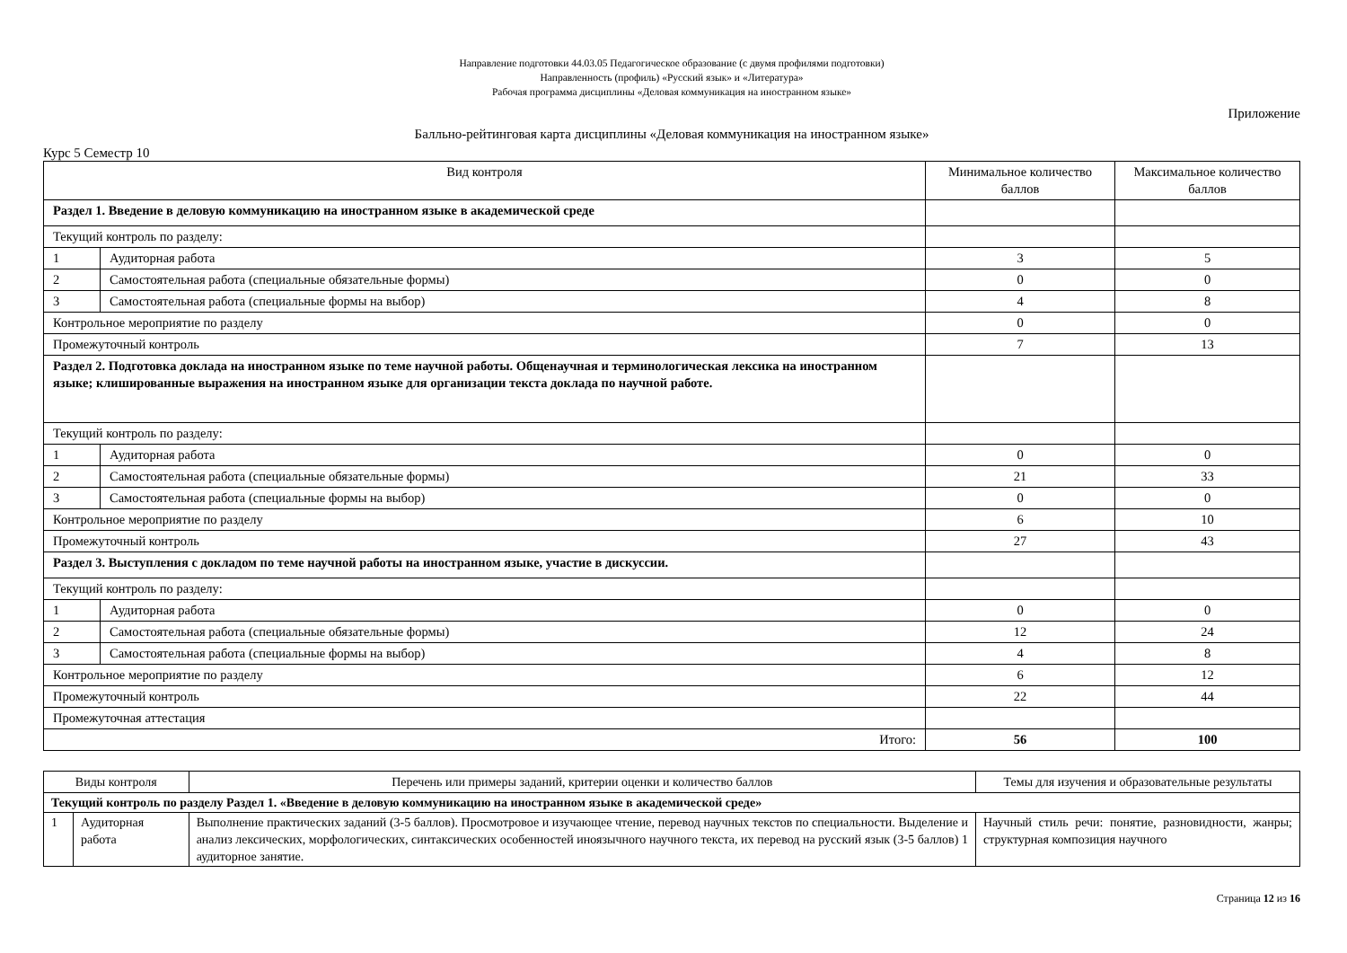Направление подготовки 44.03.05 Педагогическое образование (с двумя профилями подготовки)
Направленность (профиль) «Русский язык» и «Литература»
Рабочая программа дисциплины «Деловая коммуникация на иностранном языке»
Приложение
Балльно-рейтинговая карта дисциплины «Деловая коммуникация на иностранном языке»
Курс 5 Семестр 10
| Вид контроля | | Минимальное количество баллов | Максимальное количество баллов |
| --- | --- | --- | --- |
| Раздел 1. Введение в деловую коммуникацию на иностранном языке в академической среде | | | |
| Текущий контроль по разделу: | | | |
| 1 | Аудиторная работа | 3 | 5 |
| 2 | Самостоятельная работа (специальные обязательные формы) | 0 | 0 |
| 3 | Самостоятельная работа (специальные формы на выбор) | 4 | 8 |
| Контрольное мероприятие по разделу | | 0 | 0 |
| Промежуточный контроль | | 7 | 13 |
| Раздел 2. Подготовка доклада на иностранном языке по теме научной работы. Общенаучная и терминологическая лексика на иностранном языке; клишированные выражения на иностранном языке для организации текста доклада по научной работе. | | | |
| Текущий контроль по разделу: | | | |
| 1 | Аудиторная работа | 0 | 0 |
| 2 | Самостоятельная работа (специальные обязательные формы) | 21 | 33 |
| 3 | Самостоятельная работа (специальные формы на выбор) | 0 | 0 |
| Контрольное мероприятие по разделу | | 6 | 10 |
| Промежуточный контроль | | 27 | 43 |
| Раздел 3. Выступления с докладом по теме научной работы на иностранном языке, участие в дискуссии. | | | |
| Текущий контроль по разделу: | | | |
| 1 | Аудиторная работа | 0 | 0 |
| 2 | Самостоятельная работа (специальные обязательные формы) | 12 | 24 |
| 3 | Самостоятельная работа (специальные формы на выбор) | 4 | 8 |
| Контрольное мероприятие по разделу | | 6 | 12 |
| Промежуточный контроль | | 22 | 44 |
| Промежуточная аттестация | | | |
| Итого: | | 56 | 100 |
| Виды контроля | | Перечень или примеры заданий, критерии оценки и количество баллов | Темы для изучения и образовательные результаты |
| --- | --- | --- | --- |
| Текущий контроль по разделу Раздел 1. «Введение в деловую коммуникацию на иностранном языке в академической среде» | | | |
| 1 | Аудиторная работа | Выполнение практических заданий (3-5 баллов). Просмотровое и изучающее чтение, перевод научных текстов по специальности. Выделение и анализ лексических, морфологических, синтаксических особенностей иноязычного научного текста, их перевод на русский язык (3-5 баллов) 1 аудиторное занятие. | Научный стиль речи: понятие, разновидности, жанры; структурная композиция научного |
Страница 12 из 16